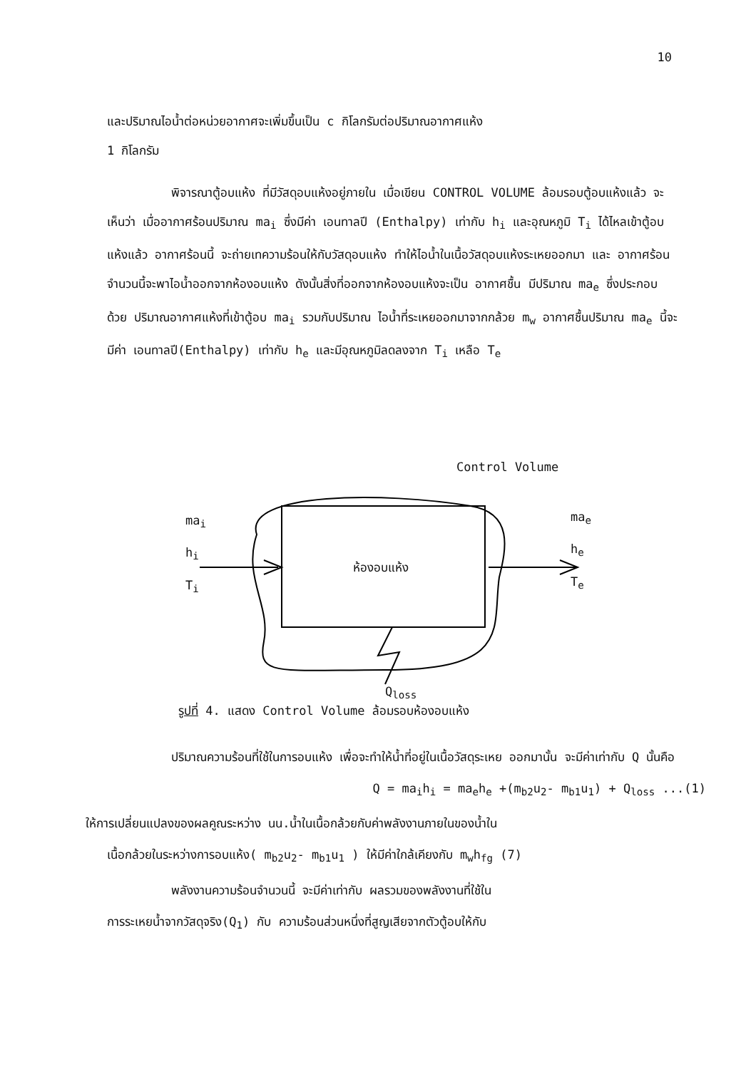10
และปริมาณไอน้ำต่อหน่วยอากาศจะเพิ่มขึ้นเป็น c กิโลกรัมต่อปริมาณอากาศแห้ง
1 กิโลกรัม
พิจารณาตู้อบแห้ง ที่มีวัสดุอบแห้งอยู่ภายใน เมื่อเขียน CONTROL VOLUME ล้อมรอบตู้อบแห้งแล้ว จะเห็นว่า เมื่ออากาศร้อนปริมาณ ma<sub>i</sub> ซึ่งมีค่า เอนทาลปี (Enthalpy) เท่ากับ h<sub>i</sub> และอุณหภูมิ T<sub>i</sub> ได้ไหลเข้าตู้อบแห้งแล้ว อากาศร้อนนี้ จะถ่ายเทความร้อนให้กับวัสดุอบแห้ง ทำให้ไอน้ำในเนื้อวัสดุอบแห้งระเหยออกมา และ อากาศร้อนจำนวนนี้จะพาไอน้ำออกจากห้องอบแห้ง ดังนั้นสิ่งที่ออกจากห้องอบแห้งจะเป็น อากาศชื้น มีปริมาณ ma<sub>e</sub> ซึ่งประกอบด้วย ปริมาณอากาศแห้งที่เข้าตู้อบ ma<sub>i</sub> รวมกับปริมาณ ไอน้ำที่ระเหยออกมาจากกล้วย m<sub>w</sub> อากาศชื้นปริมาณ ma<sub>e</sub> นี้จะมีค่า เอนทาลปี(Enthalpy) เท่ากับ h<sub>e</sub> และมีอุณหภูมิลดลงจาก T<sub>i</sub> เหลือ T<sub>e</sub>
ma<sub>i</sub>
h<sub>i</sub>
T<sub>i</sub>
ห้องอบแห้ง
ma<sub>e</sub>
h<sub>e</sub>
T<sub>e</sub>
Control Volume
Q<sub>loss</sub>
รูปที่ 4. แสดง Control Volume ล้อมรอบห้องอบแห้ง
ปริมาณความร้อนที่ใช้ในการอบแห้ง เพื่อจะทำให้น้ำที่อยู่ในเนื้อวัสดุระเหย ออกมานั้น จะมีค่าเท่ากับ Q นั้นคือ
Q = ma<sub>i</sub>h<sub>i</sub> = ma<sub>e</sub>h<sub>e</sub> +(m<sub>b2</sub>u<sub>2</sub>- m<sub>b1</sub>u<sub>1</sub>) + Q<sub>loss</sub> ...(1)
ให้การเปลี่ยนแปลงของผลคูณระหว่าง นน.น้ำในเนื้อกล้วยกับค่าพลังงานภายในของน้ำใน
เนื้อกล้วยในระหว่างการอบแห้ง( m<sub>b2</sub>u<sub>2</sub>- m<sub>b1</sub>u<sub>1</sub> ) ให้มีค่าใกล้เคียงกับ m<sub>w</sub>h<sub>fg</sub> (7)
พลังงานความร้อนจำนวนนี้ จะมีค่าเท่ากับ ผลรวมของพลังงานที่ใช้ใน
การระเหยน้ำจากวัสดุจริง(Q<sub>1</sub>) กับ ความร้อนส่วนหนึ่งที่สูญเสียจากตัวตู้อบให้กับ